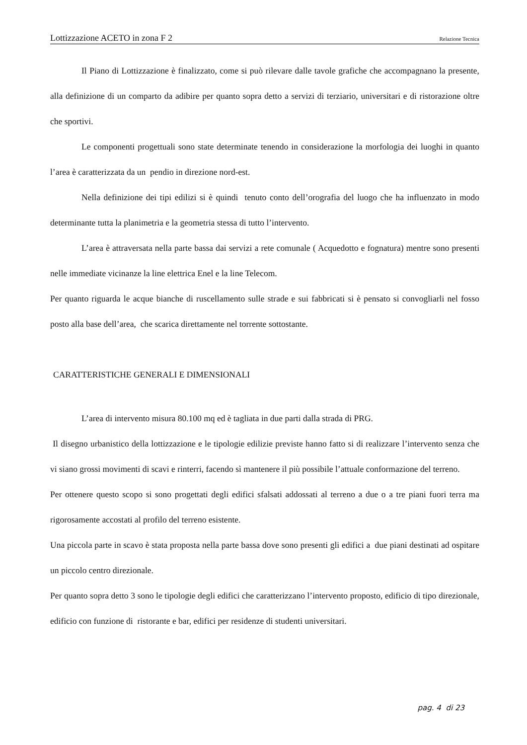Lottizzazione ACETO in zona F 2 Relazione Tecnica
Il Piano di Lottizzazione è finalizzato, come si può rilevare dalle tavole grafiche che accompagnano la presente, alla definizione di un comparto da adibire per quanto sopra detto a servizi di terziario, universitari e di ristorazione oltre che sportivi.
Le componenti progettuali sono state determinate tenendo in considerazione la morfologia dei luoghi in quanto l’area è caratterizzata da un pendio in direzione nord-est.
Nella definizione dei tipi edilizi si è quindi tenuto conto dell’orografia del luogo che ha influenzato in modo determinante tutta la planimetria e la geometria stessa di tutto l’intervento.
L’area è attraversata nella parte bassa dai servizi a rete comunale ( Acquedotto e fognatura) mentre sono presenti nelle immediate vicinanze la line elettrica Enel e la line Telecom.
Per quanto riguarda le acque bianche di ruscellamento sulle strade e sui fabbricati si è pensato si convogliarli nel fosso posto alla base dell’area, che scarica direttamente nel torrente sottostante.
CARATTERISTICHE GENERALI E DIMENSIONALI
L’area di intervento misura 80.100 mq ed è tagliata in due parti dalla strada di PRG.
Il disegno urbanistico della lottizzazione e le tipologie edilizie previste hanno fatto si di realizzare l’intervento senza che vi siano grossi movimenti di scavi e rinterri, facendo sì mantenere il più possibile l’attuale conformazione del terreno.
Per ottenere questo scopo si sono progettati degli edifici sfalsati addossati al terreno a due o a tre piani fuori terra ma rigorosamente accostati al profilo del terreno esistente.
Una piccola parte in scavo è stata proposta nella parte bassa dove sono presenti gli edifici a due piani destinati ad ospitare un piccolo centro direzionale.
Per quanto sopra detto 3 sono le tipologie degli edifici che caratterizzano l’intervento proposto, edificio di tipo direzionale, edificio con funzione di ristorante e bar, edifici per residenze di studenti universitari.
pag. 4 di 23